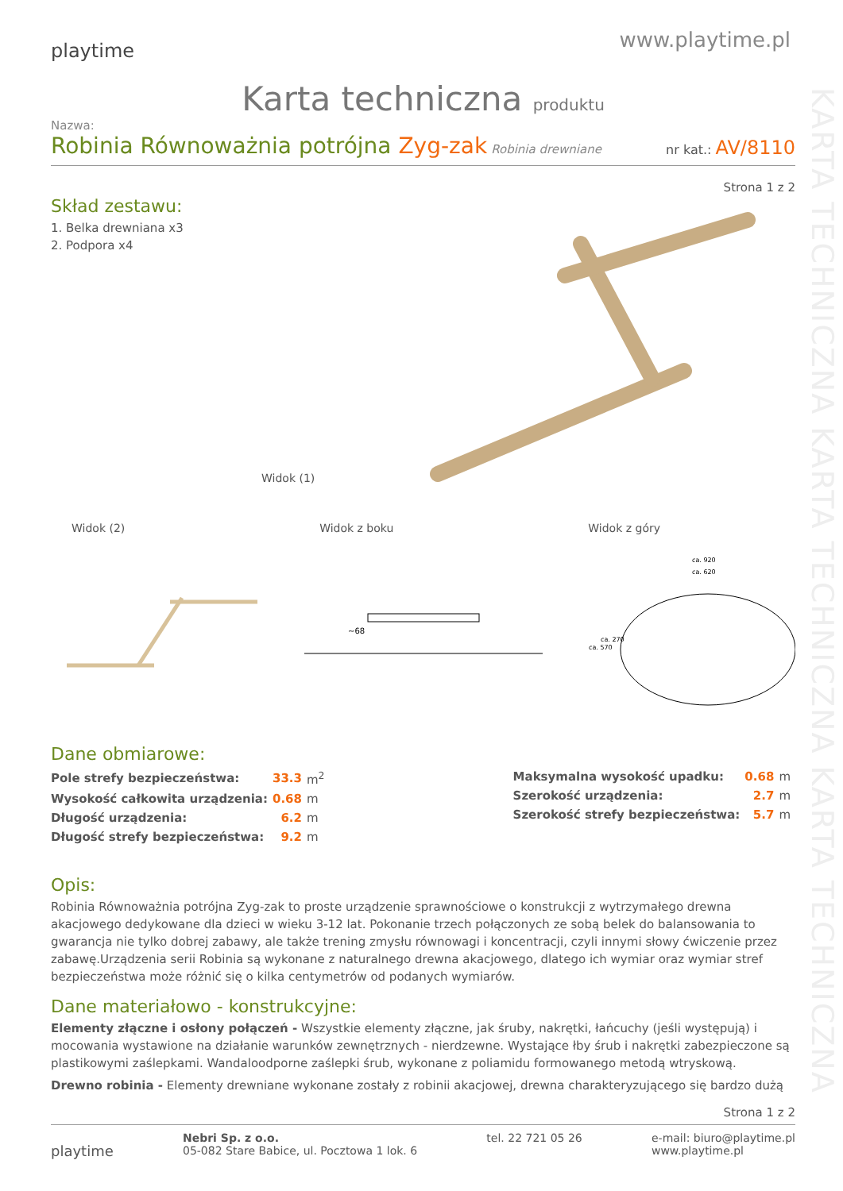KARTA TECHNICZNA KARTA TECHNICZNA KARTA TECHNICZNA
playtime
www.playtime.pl
Karta techniczna produktu
Nazwa:
Robinia Równoważnia potrójna Zyg-zak Robinia drewniane
nr kat.: AV/8110
Strona 1 z 2
Skład zestawu:
1. Belka drewniana x3
2. Podpora x4
Widok (1)
Widok (2) Widok z boku Widok z góry
~68
ca. 920
ca. 620
ca. 570
ca. 270
Dane obmiarowe:
| Pole strefy bezpieczeństwa: | 33.3 | m<sup>2</sup> |
| Wysokość całkowita urządzenia: | 0.68 | m |
| Długość urządzenia: | 6.2 | m |
| Długość strefy bezpieczeństwa: | 9.2 | m |
| Maksymalna wysokość upadku: | 0.68 | m |
| Szerokość urządzenia: | 2.7 | m |
| Szerokość strefy bezpieczeństwa: | 5.7 | m |
Opis:
Robinia Równoważnia potrójna Zyg-zak to proste urządzenie sprawnościowe o konstrukcji z wytrzymałego drewna akacjowego dedykowane dla dzieci w wieku 3-12 lat. Pokonanie trzech połączonych ze sobą belek do balansowania to gwarancja nie tylko dobrej zabawy, ale także trening zmysłu równowagi i koncentracji, czyli innymi słowy ćwiczenie przez zabawę.Urządzenia serii Robinia są wykonane z naturalnego drewna akacjowego, dlatego ich wymiar oraz wymiar stref bezpieczeństwa może różnić się o kilka centymetrów od podanych wymiarów.
Dane materiałowo - konstrukcyjne:
Elementy złączne i osłony połączeń - Wszystkie elementy złączne, jak śruby, nakrętki, łańcuchy (jeśli występują) i mocowania wystawione na działanie warunków zewnętrznych - nierdzewne. Wystające łby śrub i nakrętki zabezpieczone są plastikowymi zaślepkami. Wandaloodporne zaślepki śrub, wykonane z poliamidu formowanego metodą wtryskową.
Drewno robinia - Elementy drewniane wykonane zostały z robinii akacjowej, drewna charakteryzującego się bardzo dużą
Strona 1 z 2
playtime
Nebri Sp. z o.o.
05-082 Stare Babice, ul. Pocztowa 1 lok. 6
tel. 22 721 05 26 e-mail: biuro@playtime.pl
www.playtime.pl